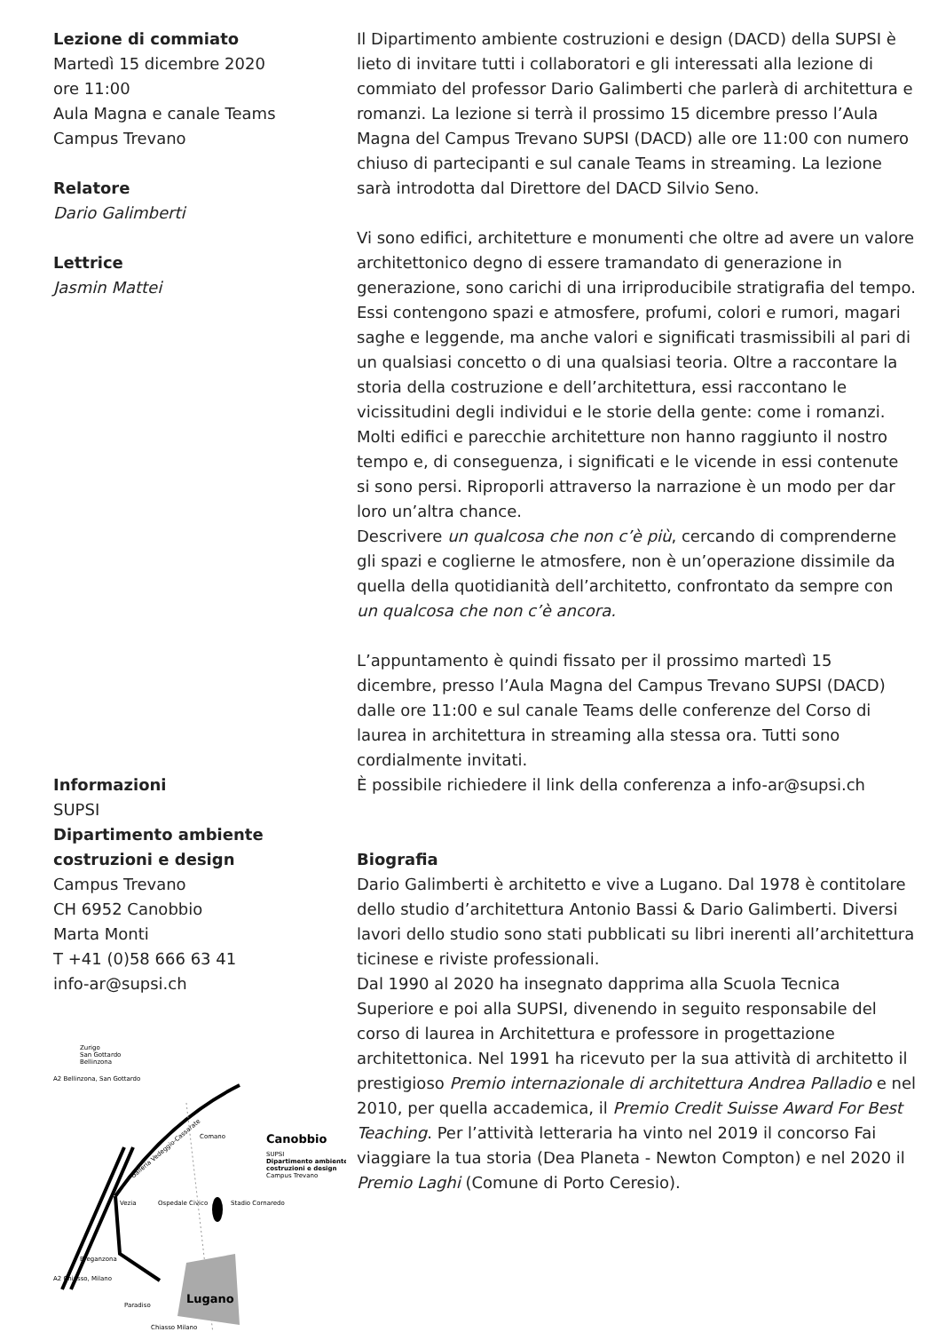Lezione di commiato
Martedì 15 dicembre 2020
ore 11:00
Aula Magna e canale Teams
Campus Trevano
Relatore
Dario Galimberti
Lettrice
Jasmin Mattei
Informazioni
SUPSI
Dipartimento ambiente costruzioni e design
Campus Trevano
CH 6952 Canobbio
Marta Monti
T +41 (0)58 666 63 41
info-ar@supsi.ch
Zurigo
San Gottardo
Bellinzona
A2 Bellinzona, San Gottardo
A2 Chiasso, Milano
Comano
Canobbio
SUPSI
Dipartimento ambiente
costruzioni e design
Campus Trevano
Vezia
Ospedale Civico
Stadio Cornaredo
Breganzona
Paradiso
Lugano
Chiasso Milano
Galleria Vedeggio-Cassarate
Il Dipartimento ambiente costruzioni e design (DACD) della SUPSI è lieto di invitare tutti i collaboratori e gli interessati alla lezione di commiato del professor Dario Galimberti che parlerà di architettura e romanzi. La lezione si terrà il prossimo 15 dicembre presso l’Aula Magna del Campus Trevano SUPSI (DACD) alle ore 11:00 con numero chiuso di partecipanti e sul canale Teams in streaming. La lezione sarà introdotta dal Direttore del DACD Silvio Seno.
Vi sono edifici, architetture e monumenti che oltre ad avere un valore architettonico degno di essere tramandato di generazione in generazione, sono carichi di una irriproducibile stratigrafia del tempo. Essi contengono spazi e atmosfere, profumi, colori e rumori, magari saghe e leggende, ma anche valori e significati trasmissibili al pari di un qualsiasi concetto o di una qualsiasi teoria. Oltre a raccontare la storia della costruzione e dell’architettura, essi raccontano le vicissitudini degli individui e le storie della gente: come i romanzi.
Molti edifici e parecchie architetture non hanno raggiunto il nostro tempo e, di conseguenza, i significati e le vicende in essi contenute si sono persi. Riproporli attraverso la narrazione è un modo per dar loro un’altra chance.
Descrivere un qualcosa che non c’è più, cercando di comprenderne gli spazi e coglierne le atmosfere, non è un’operazione dissimile da quella della quotidianità dell’architetto, confrontato da sempre con un qualcosa che non c’è ancora.
L’appuntamento è quindi fissato per il prossimo martedì 15 dicembre, presso l’Aula Magna del Campus Trevano SUPSI (DACD) dalle ore 11:00 e sul canale Teams delle conferenze del Corso di laurea in architettura in streaming alla stessa ora. Tutti sono cordialmente invitati.
È possibile richiedere il link della conferenza a info-ar@supsi.ch
Biografia
Dario Galimberti è architetto e vive a Lugano. Dal 1978 è contitolare dello studio d’architettura Antonio Bassi & Dario Galimberti. Diversi lavori dello studio sono stati pubblicati su libri inerenti all’architettura ticinese e riviste professionali.
Dal 1990 al 2020 ha insegnato dapprima alla Scuola Tecnica Superiore e poi alla SUPSI, divenendo in seguito responsabile del corso di laurea in Architettura e professore in progettazione architettonica. Nel 1991 ha ricevuto per la sua attività di architetto il prestigioso Premio internazionale di architettura Andrea Palladio e nel 2010, per quella accademica, il Premio Credit Suisse Award For Best Teaching. Per l’attività letteraria ha vinto nel 2019 il concorso Fai viaggiare la tua storia (Dea Planeta - Newton Compton) e nel 2020 il Premio Laghi (Comune di Porto Ceresio).